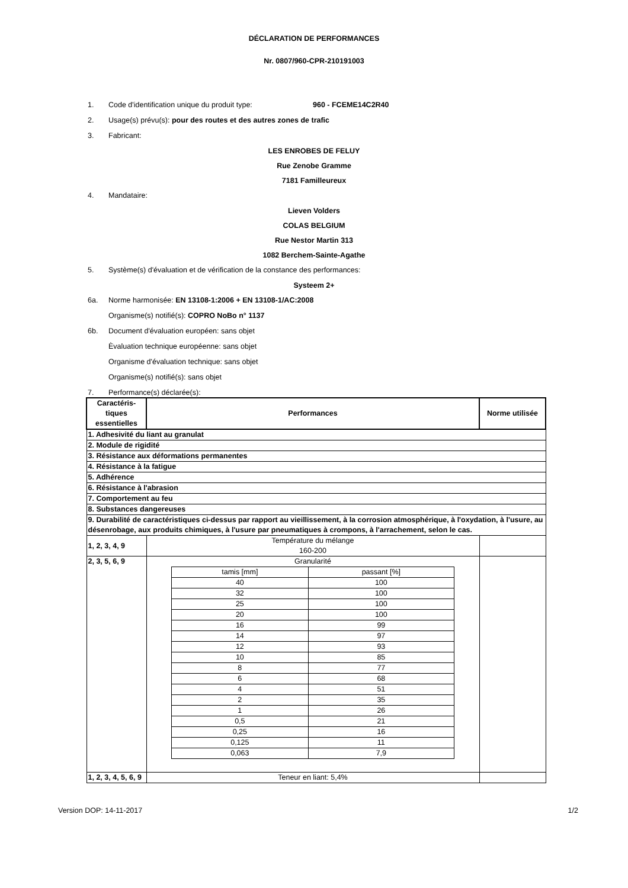DÉCLARATION DE PERFORMANCES
Nr. 0807/960-CPR-210191003
1. Code d'identification unique du produit type: 960 - FCEME14C2R40
2. Usage(s) prévu(s): pour des routes et des autres zones de trafic
3. Fabricant:
LES ENROBES DE FELUY
Rue Zenobe Gramme
7181 Familleureux
4. Mandataire:
Lieven Volders
COLAS BELGIUM
Rue Nestor Martin 313
1082 Berchem-Sainte-Agathe
5. Système(s) d'évaluation et de vérification de la constance des performances:
Systeem 2+
6a. Norme harmonisée: EN 13108-1:2006 + EN 13108-1/AC:2008
Organisme(s) notifié(s): COPRO NoBo n° 1137
6b. Document d'évaluation européen: sans objet
Èvaluation technique européenne: sans objet
Organisme d'évaluation technique: sans objet
Organisme(s) notifié(s): sans objet
7. Performance(s) déclarée(s):
| Caractéris- tiques essentielles | Performances | Norme utilisée |
| 1. Adhesivité du liant au granulat | | |
| 2. Module de rigidité | | |
| 3. Résistance aux déformations permanentes | | |
| 4. Résistance à la fatigue | | |
| 5. Adhérence | | |
| 6. Résistance à l'abrasion | | |
| 7. Comportement au feu | | |
| 8. Substances dangereuses | | |
| 9. Durabilité de caractéristiques ci-dessus par rapport au vieillissement, à la corrosion atmosphérique, à l'oxydation, à l'usure, au désenrobage, aux produits chimiques, à l'usure par pneumatiques à crompons, à l'arrachement, selon le cas. | | |
| 1, 2, 3, 4, 9 | Température du mélange 160-200 | |
| 2, 3, 5, 6, 9 | Granularité / tamis [mm] / passant [%] / / 40 / 100 / / 32 / 100 / / 25 / 100 / / 20 / 100 / / 16 / 99 / / 14 / 97 / / 12 / 93 / / 10 / 85 / / 8 / 77 / / 6 / 68 / / 4 / 51 / / 2 / 35 / / 1 / 26 / / 0,5 / 21 / / 0,25 / 16 / / 0,125 / 11 / / 0,063 / 7,9 / | |
| 1, 2, 3, 4, 5, 6, 9 | Teneur en liant: 5,4% | |
Version DOP: 14-11-2017 1/2